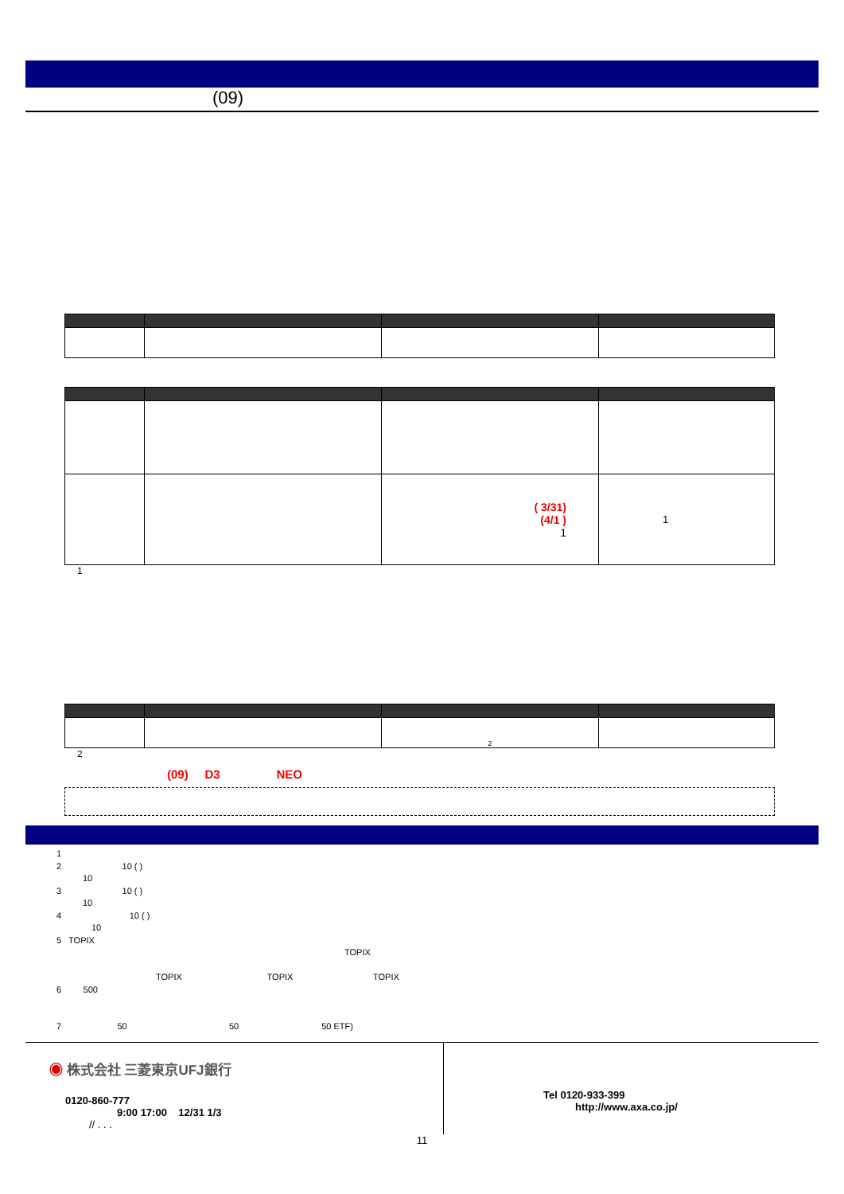(09)
| | | ( 3/31) (4/1 ) 1 | 1 |
1
| | | 2 | |
2
(09) D3 NEO
1
2 10 ( )
10
3 10 ( )
10
4 10 ( )
10
5 TOPIX
TOPIX
TOPIX TOPIX TOPIX
6 500
7 50 50 50 ETF)
◉ 株式会社 三菱東京UFJ銀行
0120-860-777
9:00 17:00 12/31 1/3
// . . .
Tel 0120-933-399
http://www.axa.co.jp/
11